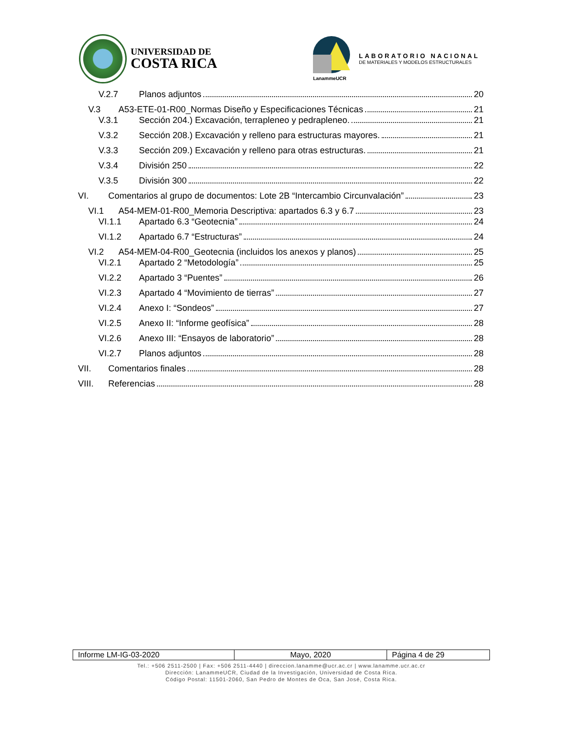UNIVERSIDAD DE
COSTA RICA
LanammeUCR
LABORATORIO NACIONAL
DE MATERIALES Y MODELOS ESTRUCTURALES
V.2.7 Planos adjuntos 20
V.3 A53-ETE-01-R00_Normas Diseño y Especificaciones Técnicas 21
V.3.1 Sección 204.) Excavación, terrapleneo y pedrapleneo. 21
V.3.2 Sección 208.) Excavación y relleno para estructuras mayores. 21
V.3.3 Sección 209.) Excavación y relleno para otras estructuras. 21
V.3.4 División 250 22
V.3.5 División 300 22
VI. Comentarios al grupo de documentos: Lote 2B “Intercambio Circunvalación” 23
VI.1 A54-MEM-01-R00_Memoria Descriptiva: apartados 6.3 y 6.7 23
VI.1.1 Apartado 6.3 “Geotecnia” 24
VI.1.2 Apartado 6.7 “Estructuras” 24
VI.2 A54-MEM-04-R00_Geotecnia (incluidos los anexos y planos) 25
VI.2.1 Apartado 2 “Metodología” 25
VI.2.2 Apartado 3 “Puentes” 26
VI.2.3 Apartado 4 “Movimiento de tierras” 27
VI.2.4 Anexo I: “Sondeos” 27
VI.2.5 Anexo II: “Informe geofísica” 28
VI.2.6 Anexo III: “Ensayos de laboratorio” 28
VI.2.7 Planos adjuntos 28
VII. Comentarios finales 28
VIII. Referencias 28
| Informe LM-IG-03-2020 | Mayo, 2020 | Página 4 de 29 |
Tel.: +506 2511-2500 | Fax: +506 2511-4440 | direccion.lanamme@ucr.ac.cr | www.lanamme.ucr.ac.cr
Dirección: LanammeUCR, Ciudad de la Investigación, Universidad de Costa Rica.
Código Postal: 11501-2060, San Pedro de Montes de Oca, San José, Costa Rica.